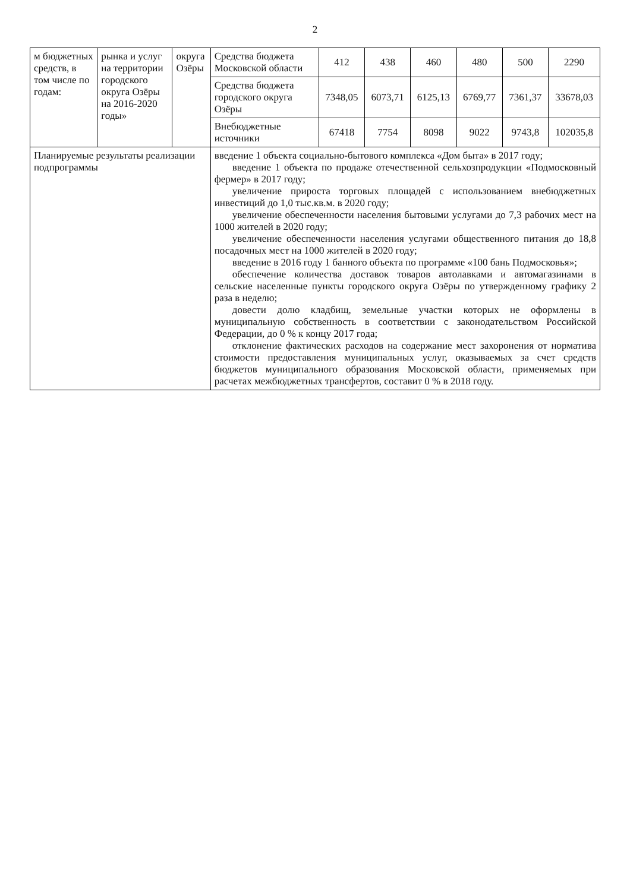2
| м бюджетных средств, в том числе по годам: | рынка и услуг на территории городского округа Озёры на 2016-2020 годы» | округа Озёры | Средства бюджета Московской области | 412 | 438 | 460 | 480 | 500 | 2290 |
| | | | Средства бюджета городского округа Озёры | 7348,05 | 6073,71 | 6125,13 | 6769,77 | 7361,37 | 33678,03 |
| | | | Внебюджетные источники | 67418 | 7754 | 8098 | 9022 | 9743,8 | 102035,8 |
| Планируемые результаты реализации подпрограммы | | | введение 1 объекта социально-бытового комплекса «Дом быта» в 2017 году; введение 1 объекта по продаже отечественной сельхозпродукции «Подмосковный фермер» в 2017 году; увеличение прироста торговых площадей с использованием внебюджетных инвестиций до 1,0 тыс.кв.м. в 2020 году; увеличение обеспеченности населения бытовыми услугами до 7,3 рабочих мест на 1000 жителей в 2020 году; увеличение обеспеченности населения услугами общественного питания до 18,8 посадочных мест на 1000 жителей в 2020 году; введение в 2016 году 1 банного объекта по программе «100 бань Подмосковья»; обеспечение количества доставок товаров автолавками и автомагазинами в сельские населенные пункты городского округа Озёры по утвержденному графику 2 раза в неделю; довести долю кладбищ, земельные участки которых не оформлены в муниципальную собственность в соответствии с законодательством Российской Федерации, до 0 % к концу 2017 года; отклонение фактических расходов на содержание мест захоронения от норматива стоимости предоставления муниципальных услуг, оказываемых за счет средств бюджетов муниципального образования Московской области, применяемых при расчетах межбюджетных трансфертов, составит 0 % в 2018 году. | | | | | | |